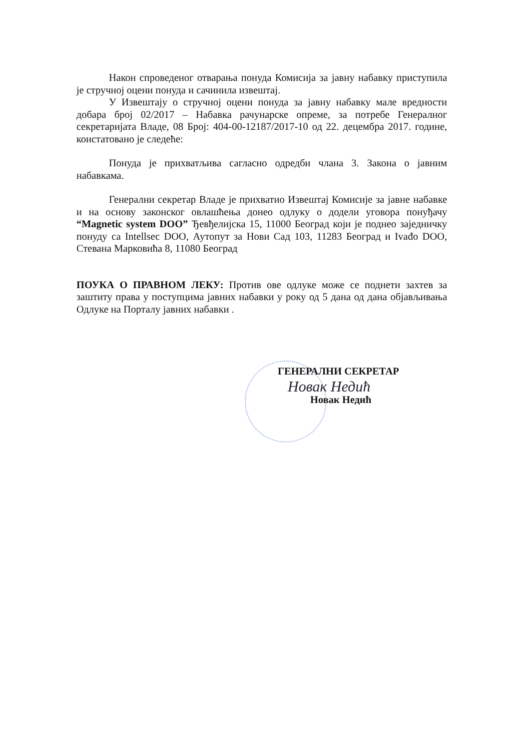Након спроведеног отварања понуда Комисија за јавну набавку приступила је стручној оцени понуда и сачинила извештај.
У Извештају о стручној оцени понуда за јавну набавку мале вредности добара број 02/2017 – Набавка рачунарске опреме, за потребе Генералног секретаријата Владе, 08 Број: 404-00-12187/2017-10 од 22. децембра 2017. године, констатовано је следеће:
Понуда је прихватљива сагласно одредби члана 3. Закона о јавним набавкама.
Генерални секретар Владе је прихватио Извештај Комисије за јавне набавке и на основу законског овлашћења донео одлуку о додели уговора понуђачу “Magnetic system DOO” Ђевђелијска 15, 11000 Београд који је поднео заједничку понуду са Intellsec DOO, Аутопут за Нови Сад 103, 11283 Београд и Ivađo DOO, Стевана Марковића 8, 11080 Београд
ПОУКА О ПРАВНОМ ЛЕКУ: Против ове одлуке може се поднети захтев за заштиту права у поступцима јавних набавки у року од 5 дана од дана објављивања Одлуке на Порталу јавних набавки .
ГЕНЕРАЛНИ СЕКРЕТАР
Новак Недић
Новак Недић